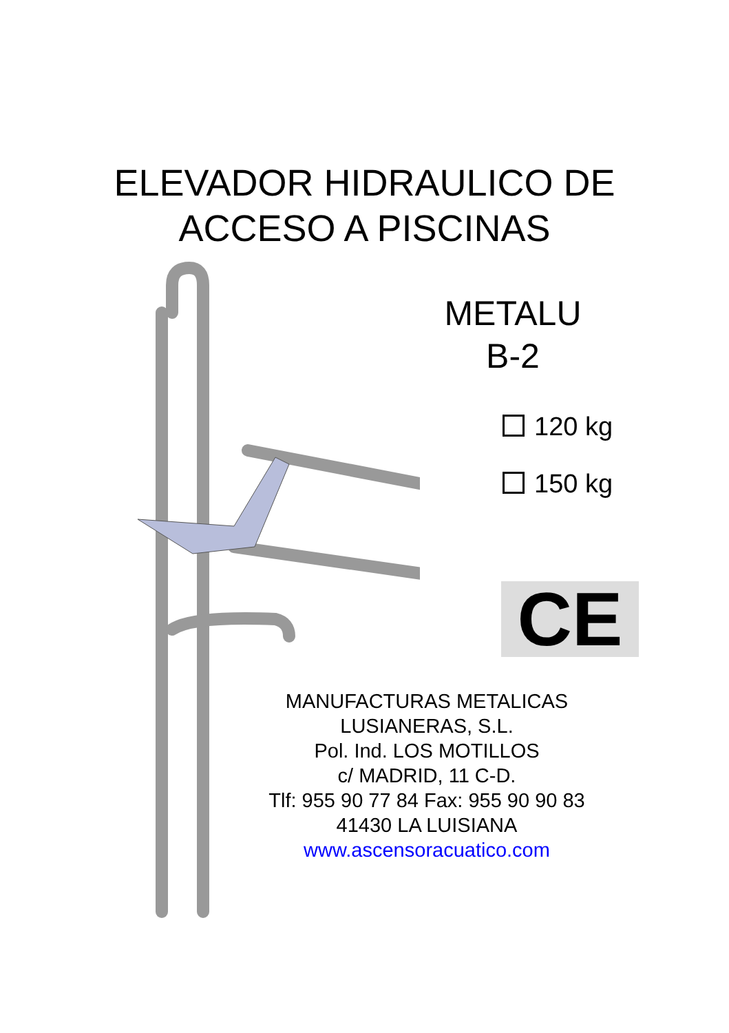ELEVADOR HIDRAULICO DE
ACCESO A PISCINAS
METALU
B-2
120 kg
150 kg
CE
MANUFACTURAS METALICAS
LUSIANERAS, S.L.
Pol. Ind. LOS MOTILLOS
c/ MADRID, 11 C-D.
Tlf: 955 90 77 84 Fax: 955 90 90 83
41430 LA LUISIANA
www.ascensoracuatico.com